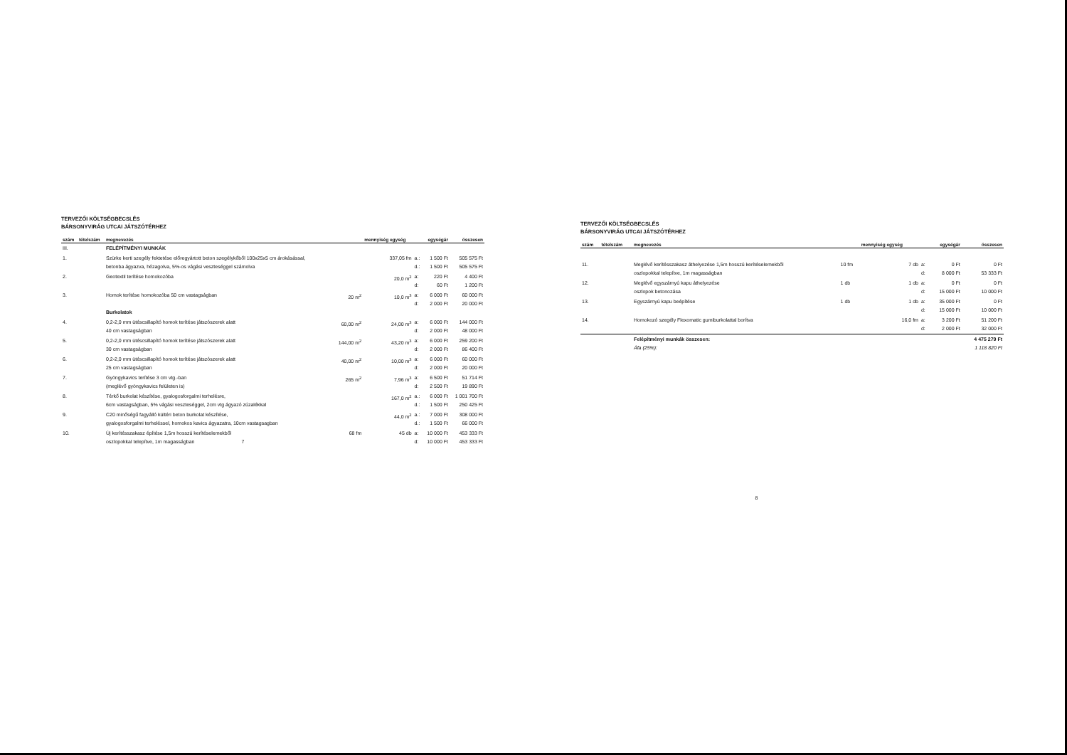TERVEZŐI KÖLTSÉGBECSLÉS
BÁRSONYVIRÁG UTCAI JÁTSZÓTÉRHEZ
| szám | tételszám | megnevezés | | mennyiség egység | | egységár | összesen |
| --- | --- | --- | --- | --- | --- | --- | --- |
| III. | | FELÉPÍTMÉNYI MUNKÁK | | | | | |
| 1. | | Szürke kerti szegély fektetése előregyártott beton szegélykőből 100x25x5 cm árokásással, betonba ágyazva, hézagolva, 5%-os vágási veszteséggel számolva | | 337,05 fm | a.: d.: | 1 500 Ft 1 500 Ft | 505 575 Ft 505 575 Ft |
| 2. | | Geotextil terítése homokozóba | | 20,0 m<sup>2</sup> | a: d: | 220 Ft 60 Ft | 4 400 Ft 1 200 Ft |
| 3. | | Homok terítése homokozóba 50 cm vastagságban Burkolatok | 20 m<sup>2</sup> | 10,0 m<sup>3</sup> | a: d: | 6 000 Ft 2 000 Ft | 60 000 Ft 20 000 Ft |
| 4. | | 0,2-2,0 mm ütéscsillapító homok terítése játszószerek alatt 40 cm vastagságban | 60,00 m<sup>2</sup> | 24,00 m<sup>3</sup> | a: d: | 6 000 Ft 2 000 Ft | 144 000 Ft 48 000 Ft |
| 5. | | 0,2-2,0 mm ütéscsillapító homok terítése játszószerek alatt 30 cm vastagságban | 144,00 m<sup>2</sup> | 43,20 m<sup>3</sup> | a: d: | 6 000 Ft 2 000 Ft | 259 200 Ft 86 400 Ft |
| 6. | | 0,2-2,0 mm ütéscsillapító homok terítése játszószerek alatt 25 cm vastagságban | 40,00 m<sup>2</sup> | 10,00 m<sup>3</sup> | a: d: | 6 000 Ft 2 000 Ft | 60 000 Ft 20 000 Ft |
| 7. | | Gyöngykavics terítése 3 cm vtg.-ban (meglévő gyöngykavics felületen is) | 265 m<sup>2</sup> | 7,96 m<sup>3</sup> | a: d: | 6 500 Ft 2 500 Ft | 51 714 Ft 19 890 Ft |
| 8. | | Térkő burkolat készítése, gyalogosforgalmi terhelésre, 6cm vastagságban, 5% vágási veszteséggel, 2cm vtg ágyazó zúzalékkal | | 167,0 m<sup>2</sup> | a.: d.: | 6 000 Ft 1 500 Ft | 1 001 700 Ft 250 425 Ft |
| 9. | | C20 minőségű fagyálló kültéri beton burkolat készítése, gyalogosforgalmi terheléssel, homokos kavics ágyazatra, 10cm vastagsagban | | 44,0 m<sup>2</sup> | a.: d.: | 7 000 Ft 1 500 Ft | 308 000 Ft 66 000 Ft |
| 10. | | Új kerítésszakasz építése 1,5m hosszú kerítéselemekből oszlopokkal telepítve, 1m magasságban 7 | 68 fm | 45 db | a: d: | 10 000 Ft 10 000 Ft | 453 333 Ft 453 333 Ft |
TERVEZŐI KÖLTSÉGBECSLÉS
BÁRSONYVIRÁG UTCAI JÁTSZÓTÉRHEZ
| szám | tételszám | megnevezés | | mennyiség egység | | egységár | összesen |
| --- | --- | --- | --- | --- | --- | --- | --- |
| 11. | | Meglévő kerítésszakasz áthelyezése 1,5m hosszú kerítéselemekből oszlopokkal telepítve, 1m magasságban | 10 fm | 7 db | a: d: | 0 Ft 8 000 Ft | 0 Ft 53 333 Ft |
| 12. | | Meglévő egyszárnyú kapu áthelyezése oszlopok betonozása | 1 db | 1 db | a: d: | 0 Ft 15 000 Ft | 0 Ft 10 000 Ft |
| 13. | | Egyszárnyú kapu beépítése | 1 db | 1 db | a: d: | 35 000 Ft 15 000 Ft | 0 Ft 10 000 Ft |
| 14. | | Homokozó szegély Flexomatic gumiburkolattal borítva | | 16,0 fm | a: d: | 3 200 Ft 2 000 Ft | 51 200 Ft 32 000 Ft |
| | | Felépítményi munkák összesen: Áfa (25%): | | | | | 4 475 279 Ft 1 118 820 Ft |
8